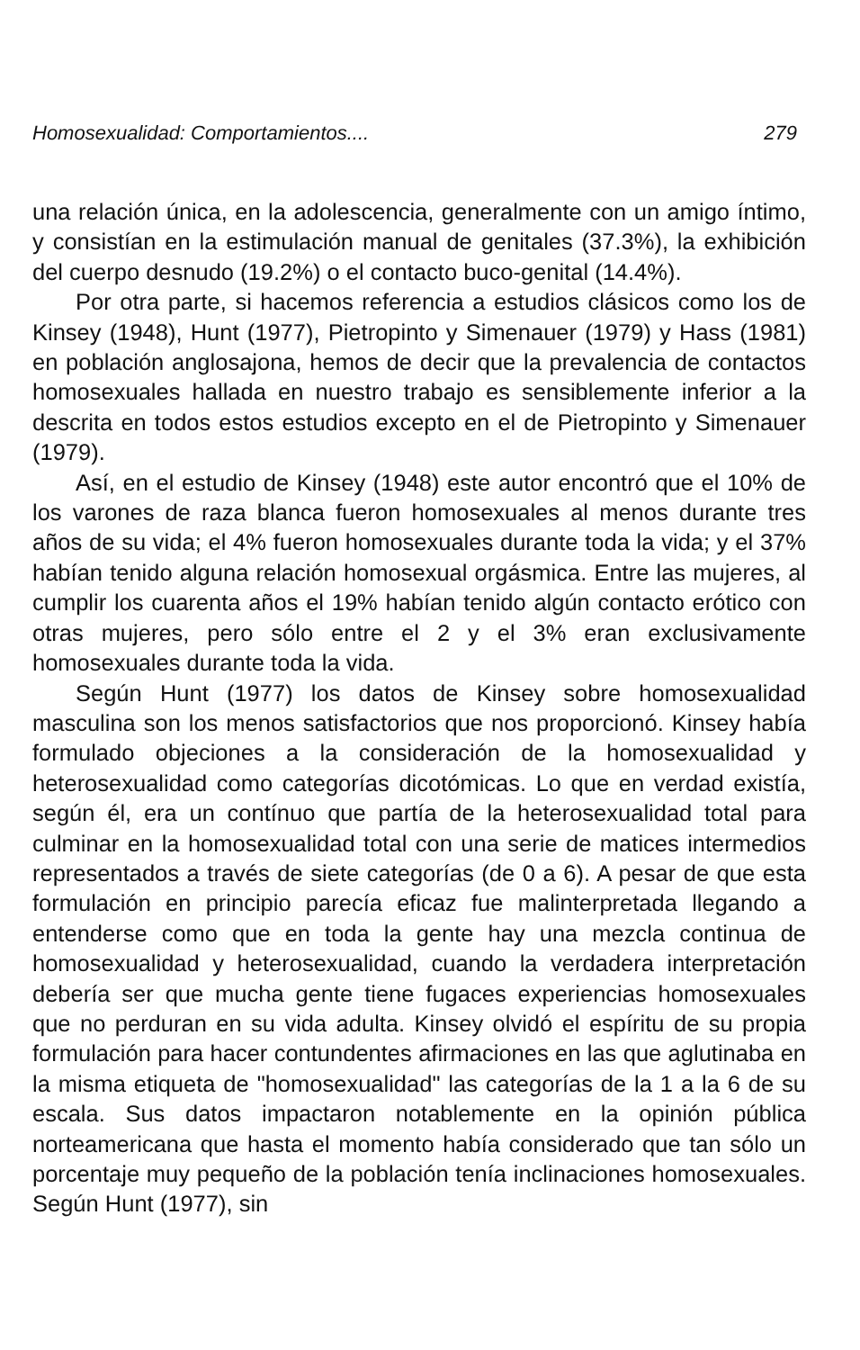Homosexualidad: Comportamientos.... 279
una relación única, en la adolescencia, generalmente con un amigo íntimo, y consistían en la estimulación manual de genitales (37.3%), la exhibición del cuerpo desnudo (19.2%) o el contacto buco-genital (14.4%).
Por otra parte, si hacemos referencia a estudios clásicos como los de Kinsey (1948), Hunt (1977), Pietropinto y Simenauer (1979) y Hass (1981) en población anglosajona, hemos de decir que la prevalencia de contactos homosexuales hallada en nuestro trabajo es sensiblemente inferior a la descrita en todos estos estudios excepto en el de Pietropinto y Simenauer (1979).
Así, en el estudio de Kinsey (1948) este autor encontró que el 10% de los varones de raza blanca fueron homosexuales al menos durante tres años de su vida; el 4% fueron homosexuales durante toda la vida; y el 37% habían tenido alguna relación homosexual orgásmica. Entre las mujeres, al cumplir los cuarenta años el 19% habían tenido algún contacto erótico con otras mujeres, pero sólo entre el 2 y el 3% eran exclusivamente homosexuales durante toda la vida.
Según Hunt (1977) los datos de Kinsey sobre homosexualidad masculina son los menos satisfactorios que nos proporcionó. Kinsey había formulado objeciones a la consideración de la homosexualidad y heterosexualidad como categorías dicotómicas. Lo que en verdad existía, según él, era un contínuo que partía de la heterosexualidad total para culminar en la homosexualidad total con una serie de matices intermedios representados a través de siete categorías (de 0 a 6). A pesar de que esta formulación en principio parecía eficaz fue malinterpretada llegando a entenderse como que en toda la gente hay una mezcla continua de homosexualidad y heterosexualidad, cuando la verdadera interpretación debería ser que mucha gente tiene fugaces experiencias homosexuales que no perduran en su vida adulta. Kinsey olvidó el espíritu de su propia formulación para hacer contundentes afirmaciones en las que aglutinaba en la misma etiqueta de "homosexualidad" las categorías de la 1 a la 6 de su escala. Sus datos impactaron notablemente en la opinión pública norteamericana que hasta el momento había considerado que tan sólo un porcentaje muy pequeño de la población tenía inclinaciones homosexuales. Según Hunt (1977), sin